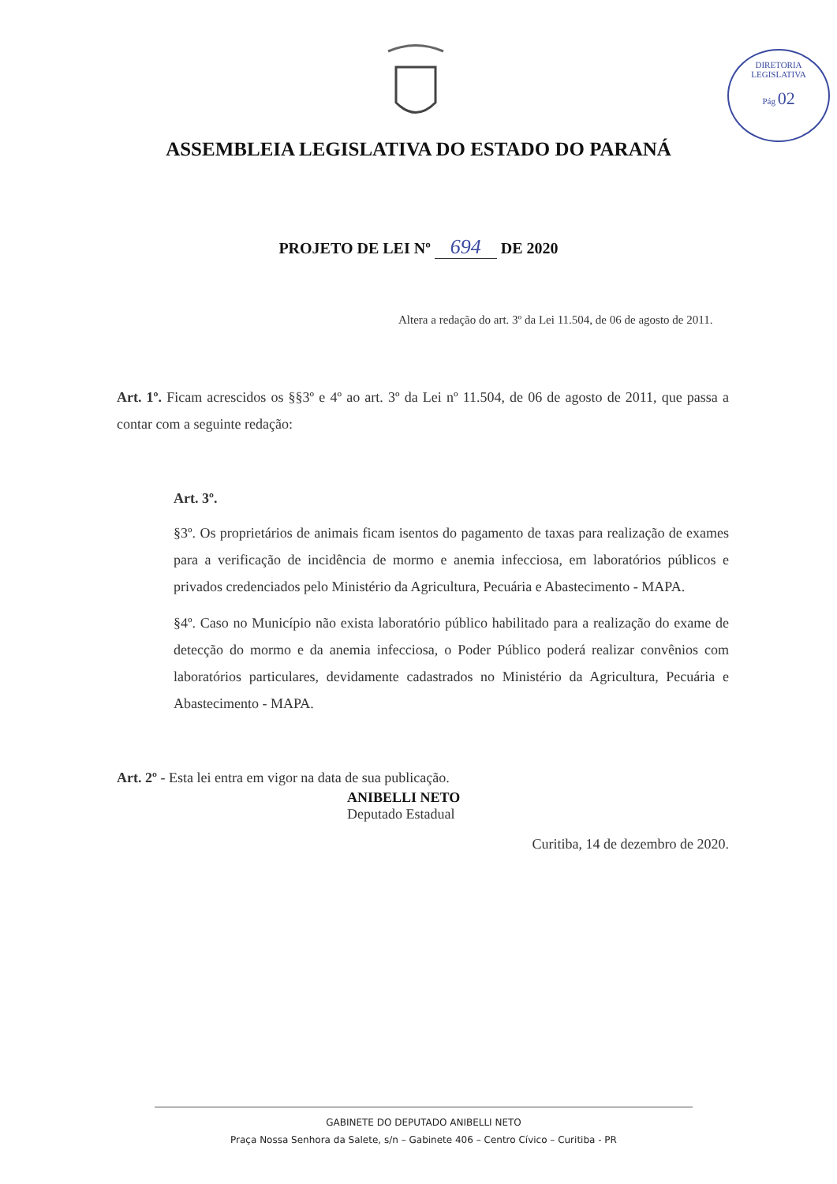DIRETORIA LEGISLATIVA
Pág 02
ASSEMBLEIA LEGISLATIVA DO ESTADO DO PARANÁ
PROJETO DE LEI Nº 694 DE 2020
Altera a redação do art. 3º da Lei 11.504, de 06 de agosto de 2011.
Art. 1º. Ficam acrescidos os §§3º e 4º ao art. 3º da Lei nº 11.504, de 06 de agosto de 2011, que passa a contar com a seguinte redação:
Art. 3º.
§3º. Os proprietários de animais ficam isentos do pagamento de taxas para realização de exames para a verificação de incidência de mormo e anemia infecciosa, em laboratórios públicos e privados credenciados pelo Ministério da Agricultura, Pecuária e Abastecimento - MAPA.
§4º. Caso no Município não exista laboratório público habilitado para a realização do exame de detecção do mormo e da anemia infecciosa, o Poder Público poderá realizar convênios com laboratórios particulares, devidamente cadastrados no Ministério da Agricultura, Pecuária e Abastecimento - MAPA.
Art. 2º - Esta lei entra em vigor na data de sua publicação.
Curitiba, 14 de dezembro de 2020.
ANIBELLI NETO
Deputado Estadual
GABINETE DO DEPUTADO ANIBELLI NETO
Praça Nossa Senhora da Salete, s/n – Gabinete 406 – Centro Cívico – Curitiba - PR